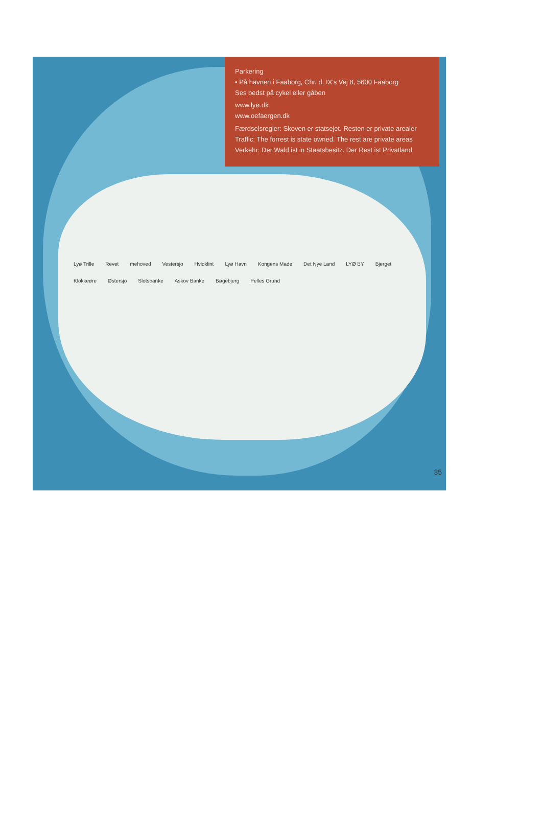Parkering
• På havnen i Faaborg, Chr. d. IX's Vej 8, 5600 Faaborg
Ses bedst på cykel eller gåben
www.lyø.dk
www.oefaergen.dk
Færdselsregler: Skoven er statsejet. Resten er private arealer
Traffic: The forrest is state owned. The rest are private areas
Verkehr: Der Wald ist in Staatsbesitz. Der Rest ist Privatland
Lyø Trille Revet mehoved Vestersjo Hvidklint Lyø Havn Kongens Made Det Nye Land LYØ BY Bjerget Klokkeøre Østersjo Slotsbanke Askov Banke Bøgebjerg Pelles Grund
35